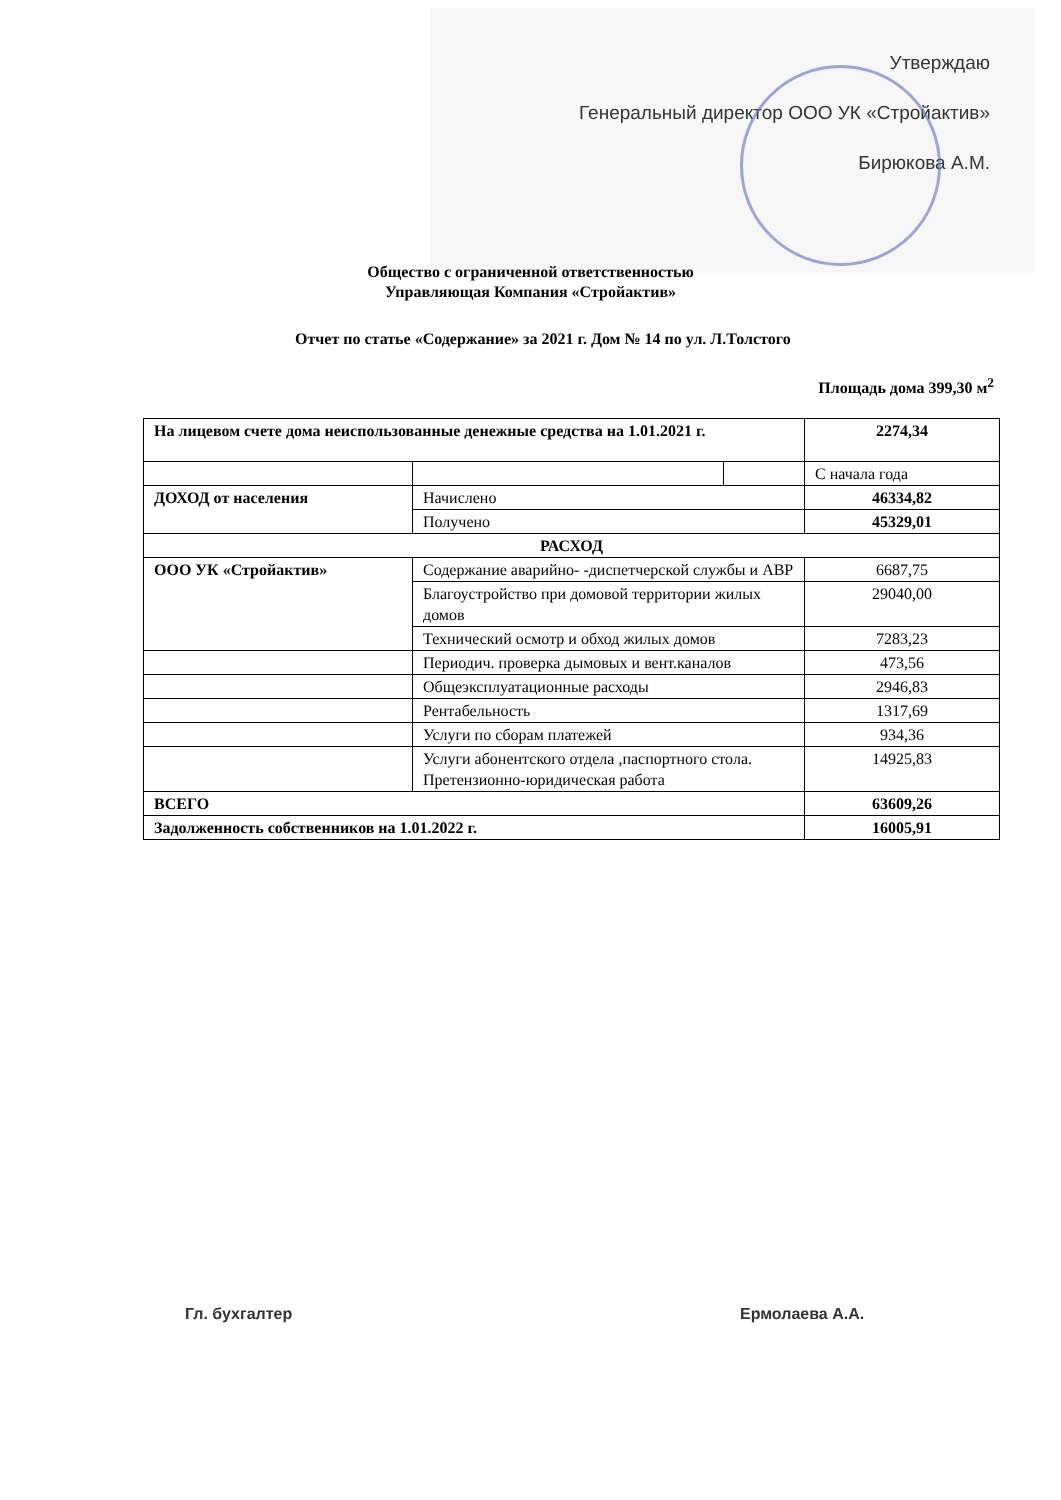Утверждаю
Генеральный директор ООО УК «Стройактив»
Бирюкова А.М.
Общество с ограниченной ответственностью
Управляющая Компания «Стройактив»
Отчет по статье «Содержание» за 2021 г. Дом № 14 по ул. Л.Толстого
Площадь дома 399,30 м<sup>2</sup>
| На лицевом счете дома неиспользованные денежные средства на 1.01.2021 г. | | | 2274,34 |
| | | | С начала года |
| ДОХОД от населения | Начислено | | 46334,82 |
| | Получено | | 45329,01 |
| РАСХОД | | | |
| ООО УК «Стройактив» | Содержание аварийно- -диспетчерской службы и АВР | | 6687,75 |
| | Благоустройство при домовой территории жилых домов | | 29040,00 |
| | Технический осмотр и обход жилых домов | | 7283,23 |
| | Периодич. проверка дымовых и вент.каналов | | 473,56 |
| | Общеэксплуатационные расходы | | 2946,83 |
| | Рентабельность | | 1317,69 |
| | Услуги по сборам платежей | | 934,36 |
| | Услуги абонентского отдела ,паспортного стола. Претензионно-юридическая работа | | 14925,83 |
| ВСЕГО | | | 63609,26 |
| Задолженность собственников на 1.01.2022 г. | | | 16005,91 |
Гл. бухгалтер Ермолаева А.А.